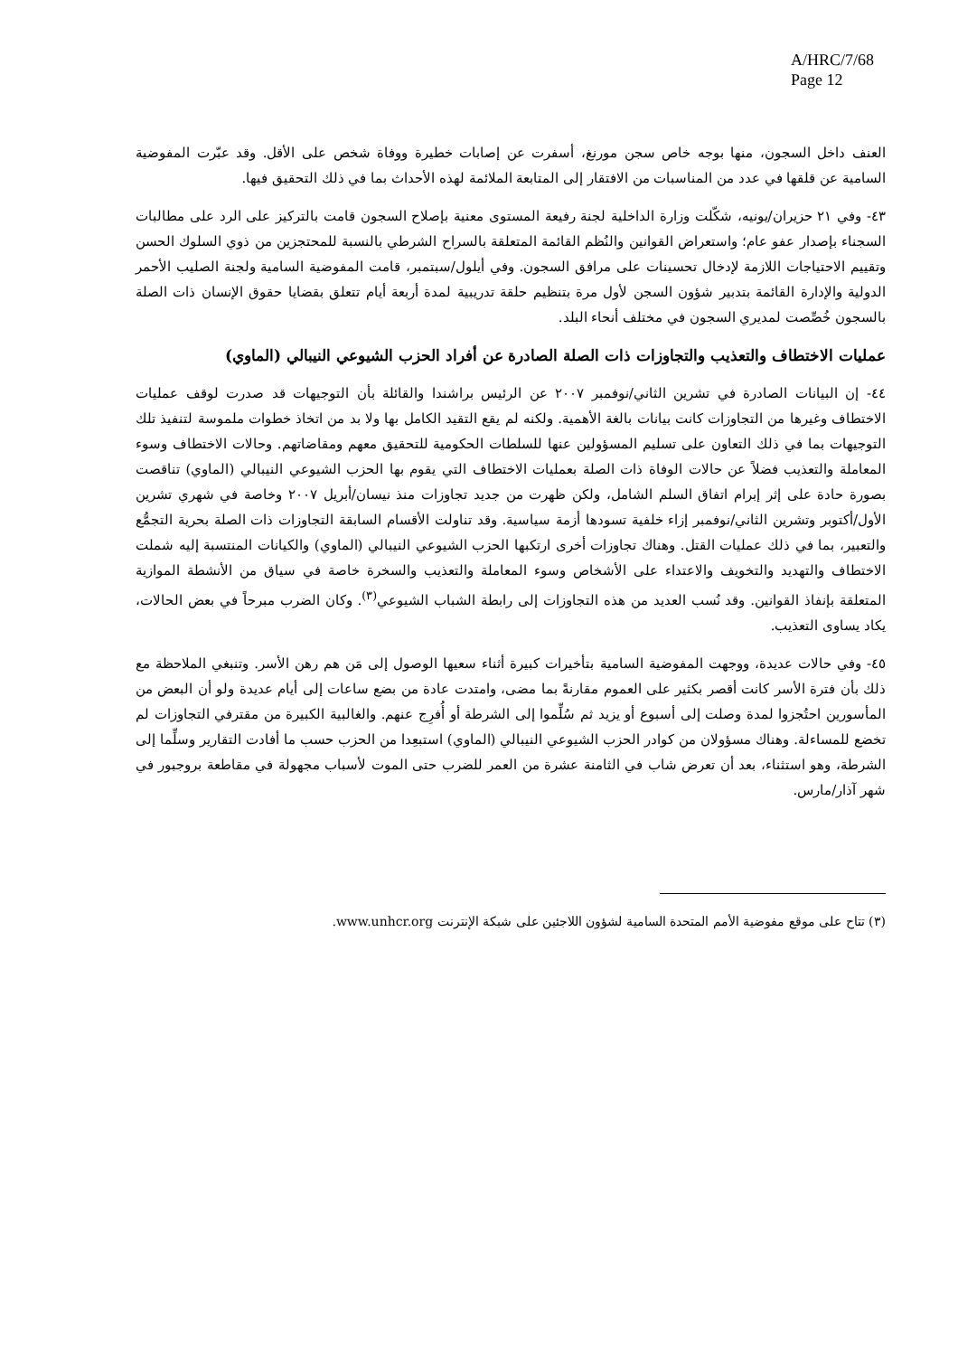A/HRC/7/68
Page 12
العنف داخل السجون، منها بوجه خاص سجن مورنغ، أسفرت عن إصابات خطيرة ووفاة شخص على الأقل. وقد عبّرت المفوضية السامية عن قلقها في عدد من المناسبات من الافتقار إلى المتابعة الملائمة لهذه الأحداث بما في ذلك التحقيق فيها.
٤٣- وفي ٢١ حزيران/يونيه، شكّلت وزارة الداخلية لجنة رفيعة المستوى معنية بإصلاح السجون قامت بالتركيز على الرد على مطالبات السجناء بإصدار عفو عام؛ واستعراض القوانين والنُظم القائمة المتعلقة بالسراح الشرطي بالنسبة للمحتجزين من ذوي السلوك الحسن وتقييم الاحتياجات اللازمة لإدخال تحسينات على مرافق السجون. وفي أيلول/سبتمبر، قامت المفوضية السامية ولجنة الصليب الأحمر الدولية والإدارة القائمة بتدبير شؤون السجن لأول مرة بتنظيم حلقة تدريبية لمدة أربعة أيام تتعلق بقضايا حقوق الإنسان ذات الصلة بالسجون خُصِّصت لمديري السجون في مختلف أنحاء البلد.
عمليات الاختطاف والتعذيب والتجاوزات ذات الصلة الصادرة عن أفراد الحزب الشيوعي النيبالي (الماوي)
٤٤- إن البيانات الصادرة في تشرين الثاني/نوفمبر ٢٠٠٧ عن الرئيس براشندا والقائلة بأن التوجيهات قد صدرت لوقف عمليات الاختطاف وغيرها من التجاوزات كانت بيانات بالغة الأهمية. ولكنه لم يقع التقيد الكامل بها ولا بد من اتخاذ خطوات ملموسة لتنفيذ تلك التوجيهات بما في ذلك التعاون على تسليم المسؤولين عنها للسلطات الحكومية للتحقيق معهم ومقاضاتهم. وحالات الاختطاف وسوء المعاملة والتعذيب فضلاً عن حالات الوفاة ذات الصلة بعمليات الاختطاف التي يقوم بها الحزب الشيوعي النيبالي (الماوي) تناقصت بصورة حادة على إثر إبرام اتفاق السلم الشامل، ولكن ظهرت من جديد تجاوزات منذ نيسان/أبريل ٢٠٠٧ وخاصة في شهري تشرين الأول/أكتوبر وتشرين الثاني/نوفمبر إزاء خلفية تسودها أزمة سياسية. وقد تناولت الأقسام السابقة التجاوزات ذات الصلة بحرية التجمُّع والتعبير، بما في ذلك عمليات القتل. وهناك تجاوزات أخرى ارتكبها الحزب الشيوعي النيبالي (الماوي) والكيانات المنتسبة إليه شملت الاختطاف والتهديد والتخويف والاعتداء على الأشخاص وسوء المعاملة والتعذيب والسخرة خاصة في سياق من الأنشطة الموازية المتعلقة بإنفاذ القوانين. وقد نُسب العديد من هذه التجاوزات إلى رابطة الشباب الشيوعي<sup>(٣)</sup>. وكان الضرب مبرحاً في بعض الحالات، يكاد يساوى التعذيب.
٤٥- وفي حالات عديدة، ووجهت المفوضية السامية بتأخيرات كبيرة أثناء سعيها الوصول إلى مَن هم رهن الأسر. وتنبغي الملاحظة مع ذلك بأن فترة الأسر كانت أقصر بكثير على العموم مقارنةً بما مضى، وامتدت عادة من بضع ساعات إلى أيام عديدة ولو أن البعض من المأسورين احتُجزوا لمدة وصلت إلى أسبوع أو يزيد ثم سُلِّموا إلى الشرطة أو أُفرِج عنهم. والغالبية الكبيرة من مقترفي التجاوزات لم تخضع للمساءلة. وهناك مسؤولان من كوادر الحزب الشيوعي النيبالي (الماوي) استبعِدا من الحزب حسب ما أفادت التقارير وسلِّما إلى الشرطة، وهو استثناء، بعد أن تعرض شاب في الثامنة عشرة من العمر للضرب حتى الموت لأسباب مجهولة في مقاطعة بروجبور في شهر آذار/مارس.
(٣) تتاح على موقع مفوضية الأمم المتحدة السامية لشؤون اللاجئين على شبكة الإنترنت www.unhcr.org.